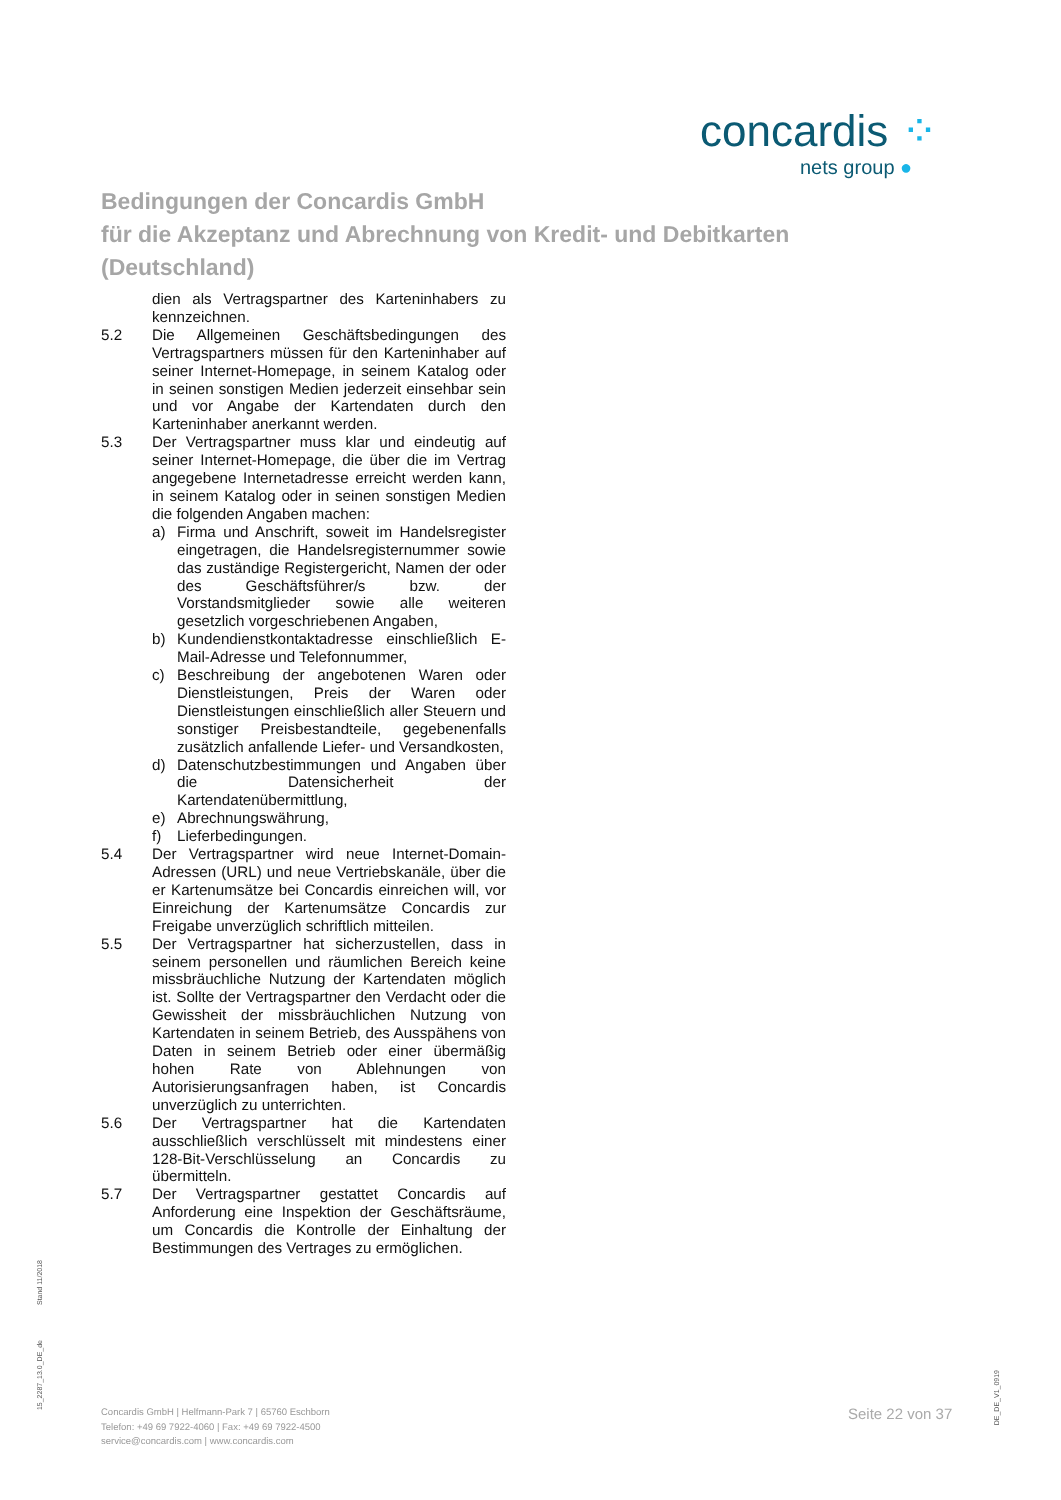concardis ⁘
nets group ●
Bedingungen der Concardis GmbH
für die Akzeptanz und Abrechnung von Kredit- und Debitkarten
(Deutschland)
dien als Vertragspartner des Karteninhabers zu kennzeichnen.
5.2 Die Allgemeinen Geschäftsbedingungen des Vertragspartners müssen für den Karteninhaber auf seiner Internet-Homepage, in seinem Katalog oder in seinen sonstigen Medien jederzeit einsehbar sein und vor Angabe der Kartendaten durch den Karteninhaber anerkannt werden.
5.3 Der Vertragspartner muss klar und eindeutig auf seiner Internet-Homepage, die über die im Vertrag angegebene Internetadresse erreicht werden kann, in seinem Katalog oder in seinen sonstigen Medien die folgenden Angaben machen:
a) Firma und Anschrift, soweit im Handelsregister eingetragen, die Handelsregisternummer sowie das zuständige Registergericht, Namen der oder des Geschäftsführer/s bzw. der Vorstandsmitglieder sowie alle weiteren gesetzlich vorgeschriebenen Angaben,
b) Kundendienstkontaktadresse einschließlich E-Mail-Adresse und Telefonnummer,
c) Beschreibung der angebotenen Waren oder Dienstleistungen, Preis der Waren oder Dienstleistungen einschließlich aller Steuern und sonstiger Preisbestandteile, gegebenenfalls zusätzlich anfallende Liefer- und Versandkosten,
d) Datenschutzbestimmungen und Angaben über die Datensicherheit der Kartendatenübermittlung,
e) Abrechnungswährung,
f) Lieferbedingungen.
5.4 Der Vertragspartner wird neue Internet-Domain-Adressen (URL) und neue Vertriebskanäle, über die er Kartenumsätze bei Concardis einreichen will, vor Einreichung der Kartenumsätze Concardis zur Freigabe unverzüglich schriftlich mitteilen.
5.5 Der Vertragspartner hat sicherzustellen, dass in seinem personellen und räumlichen Bereich keine missbräuchliche Nutzung der Kartendaten möglich ist. Sollte der Vertragspartner den Verdacht oder die Gewissheit der missbräuchlichen Nutzung von Kartendaten in seinem Betrieb, des Ausspähens von Daten in seinem Betrieb oder einer übermäßig hohen Rate von Ablehnungen von Autorisierungsanfragen haben, ist Concardis unverzüglich zu unterrichten.
5.6 Der Vertragspartner hat die Kartendaten ausschließlich verschlüsselt mit mindestens einer 128-Bit-Verschlüsselung an Concardis zu übermitteln.
5.7 Der Vertragspartner gestattet Concardis auf Anforderung eine Inspektion der Geschäftsräume, um Concardis die Kontrolle der Einhaltung der Bestimmungen des Vertrages zu ermöglichen.
Stand 11/2018
15_2287_13.0_DE_de
DE_DE_V1_0919
Concardis GmbH | Helfmann-Park 7 | 65760 Eschborn
Telefon: +49 69 7922-4060 | Fax: +49 69 7922-4500
service@concardis.com | www.concardis.com
Seite 22 von 37